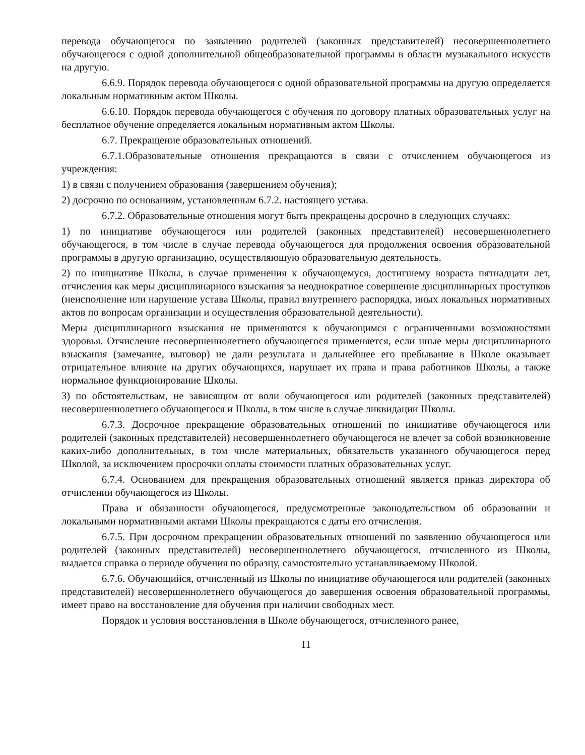перевода обучающегося по заявлению родителей (законных представителей) несовершеннолетнего обучающегося с одной дополнительной общеобразовательной программы в области музыкального искусств на другую.
6.6.9. Порядок перевода обучающегося с одной образовательной программы на другую определяется локальным нормативным актом Школы.
6.6.10. Порядок перевода обучающегося с обучения по договору платных образовательных услуг на бесплатное обучение определяется локальным нормативным актом Школы.
6.7. Прекращение образовательных отношений.
6.7.1.Образовательные отношения прекращаются в связи с отчислением обучающегося из учреждения:
1) в связи с получением образования (завершением обучения);
2) досрочно по основаниям, установленным 6.7.2. настоящего устава.
6.7.2. Образовательные отношения могут быть прекращены досрочно в следующих случаях:
1) по инициативе обучающегося или родителей (законных представителей) несовершеннолетнего обучающегося, в том числе в случае перевода обучающегося для продолжения освоения образовательной программы в другую организацию, осуществляющую образовательную деятельность.
2) по инициативе Школы, в случае применения к обучающемуся, достигшему возраста пятнадцати лет, отчисления как меры дисциплинарного взыскания за неоднократное совершение дисциплинарных проступков (неисполнение или нарушение устава Школы, правил внутреннего распорядка, иных локальных нормативных актов по вопросам организации и осуществления образовательной деятельности).
Меры дисциплинарного взыскания не применяются к обучающимся с ограниченными возможностями здоровья. Отчисление несовершеннолетнего обучающегося применяется, если иные меры дисциплинарного взыскания (замечание, выговор) не дали результата и дальнейшее его пребывание в Школе оказывает отрицательное влияние на других обучающихся, нарушает их права и права работников Школы, а также нормальное функционирование Школы.
3) по обстоятельствам, не зависящим от воли обучающегося или родителей (законных представителей) несовершеннолетнего обучающегося и Школы, в том числе в случае ликвидации Школы.
6.7.3. Досрочное прекращение образовательных отношений по инициативе обучающегося или родителей (законных представителей) несовершеннолетнего обучающегося не влечет за собой возникновение каких-либо дополнительных, в том числе материальных, обязательств указанного обучающегося перед Школой, за исключением просрочки оплаты стоимости платных образовательных услуг.
6.7.4. Основанием для прекращения образовательных отношений является приказ директора об отчислении обучающегося из Школы.
Права и обязанности обучающегося, предусмотренные законодательством об образовании и локальными нормативными актами Школы прекращаются с даты его отчисления.
6.7.5. При досрочном прекращении образовательных отношений по заявлению обучающегося или родителей (законных представителей) несовершеннолетнего обучающегося, отчисленного из Школы, выдается справка о периоде обучения по образцу, самостоятельно устанавливаемому Школой.
6.7.6. Обучающийся, отчисленный из Школы по инициативе обучающегося или родителей (законных представителей) несовершеннолетнего обучающегося до завершения освоения образовательной программы, имеет право на восстановление для обучения при наличии свободных мест.
Порядок и условия восстановления в Школе обучающегося, отчисленного ранее,
11